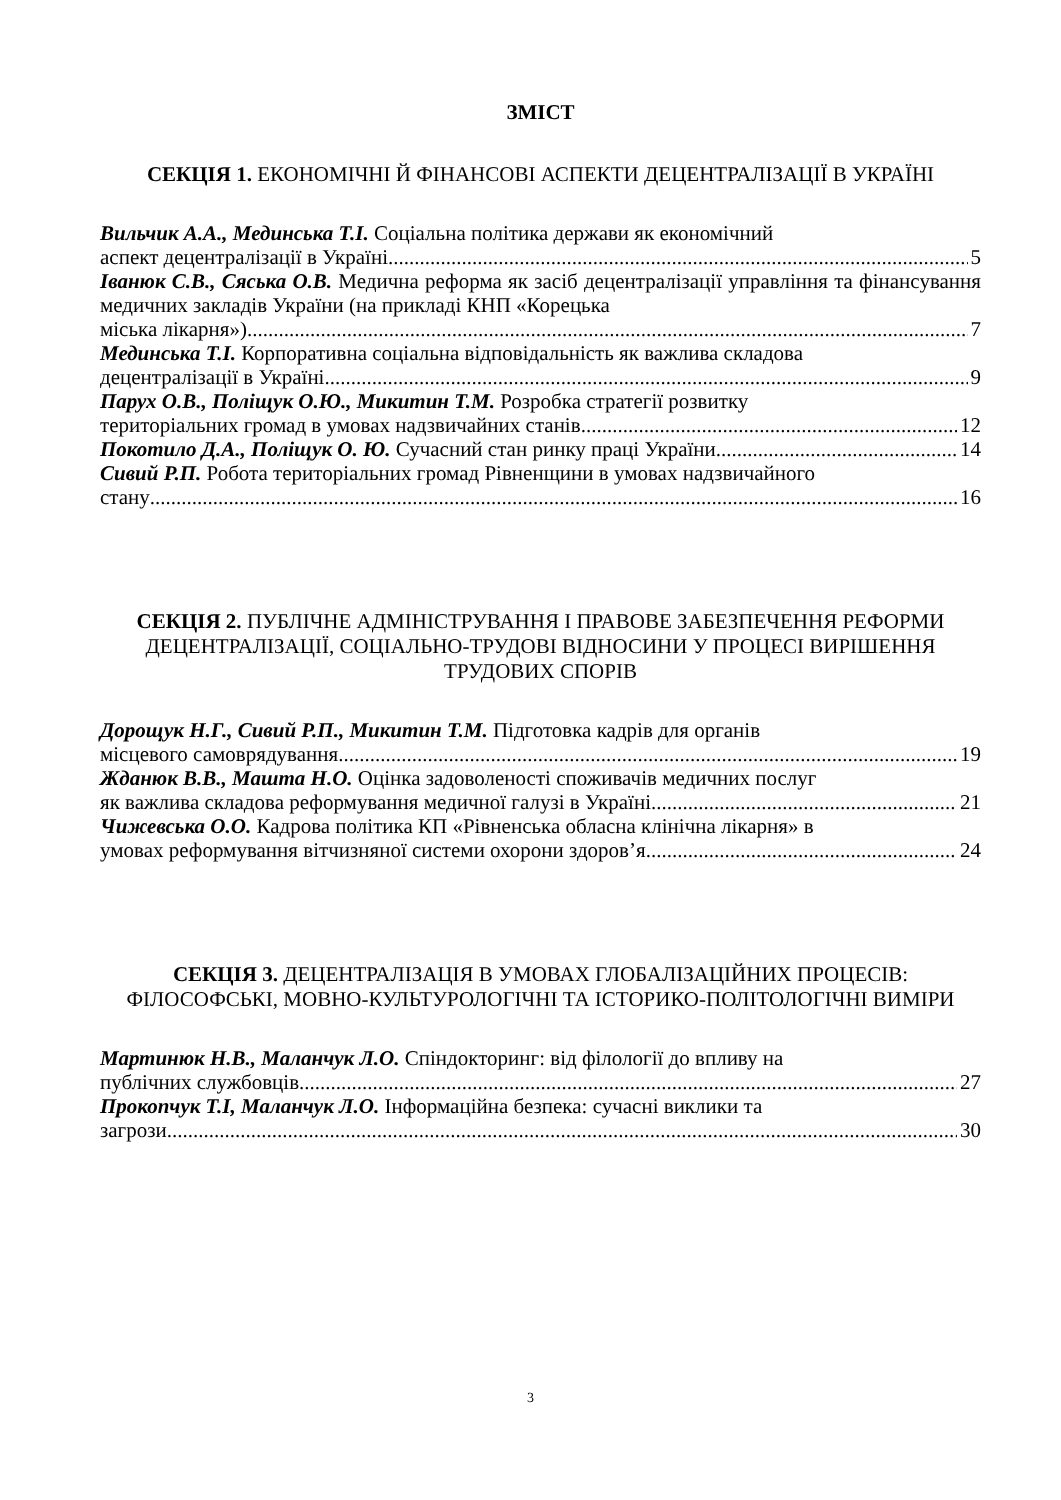ЗМІСТ
СЕКЦІЯ 1. ЕКОНОМІЧНІ Й ФІНАНСОВІ АСПЕКТИ ДЕЦЕНТРАЛІЗАЦІЇ В УКРАЇНІ
Вильчик А.А., Мединська Т.І. Соціальна політика держави як економічний
аспект децентралізації в Україні 5
Іванюк С.В., Сяська О.В. Медична реформа як засіб децентралізації управління та фінансування медичних закладів України (на прикладі КНП «Корецька
міська лікарня») 7
Мединська Т.І. Корпоративна соціальна відповідальність як важлива складова
децентралізації в Україні 9
Парух О.В., Поліщук О.Ю., Микитин Т.М. Розробка стратегії розвитку
територіальних громад в умовах надзвичайних станів 12
Покотило Д.А., Поліщук О. Ю. Сучасний стан ринку праці України 14
Сивий Р.П. Робота територіальних громад Рівненщини в умовах надзвичайного
стану 16
СЕКЦІЯ 2. ПУБЛІЧНЕ АДМІНІСТРУВАННЯ І ПРАВОВЕ ЗАБЕЗПЕЧЕННЯ РЕФОРМИ ДЕЦЕНТРАЛІЗАЦІЇ, СОЦІАЛЬНО-ТРУДОВІ ВІДНОСИНИ У ПРОЦЕСІ ВИРІШЕННЯ ТРУДОВИХ СПОРІВ
Дорощук Н.Г., Сивий Р.П., Микитин Т.М. Підготовка кадрів для органів
місцевого самоврядування 19
Жданюк В.В., Машта Н.О. Оцінка задоволеності споживачів медичних послуг
як важлива складова реформування медичної галузі в Україні 21
Чижевська О.О. Кадрова політика КП «Рівненська обласна клінічна лікарня» в
умовах реформування вітчизняної системи охорони здоров’я 24
СЕКЦІЯ 3. ДЕЦЕНТРАЛІЗАЦІЯ В УМОВАХ ГЛОБАЛІЗАЦІЙНИХ ПРОЦЕСІВ: ФІЛОСОФСЬКІ, МОВНО-КУЛЬТУРОЛОГІЧНІ ТА ІСТОРИКО-ПОЛІТОЛОГІЧНІ ВИМІРИ
Мартинюк Н.В., Маланчук Л.О. Спіндокторинг: від філології до впливу на
публічних службовців 27
Прокопчук Т.І, Маланчук Л.О. Інформаційна безпека: сучасні виклики та
загрози 30
3